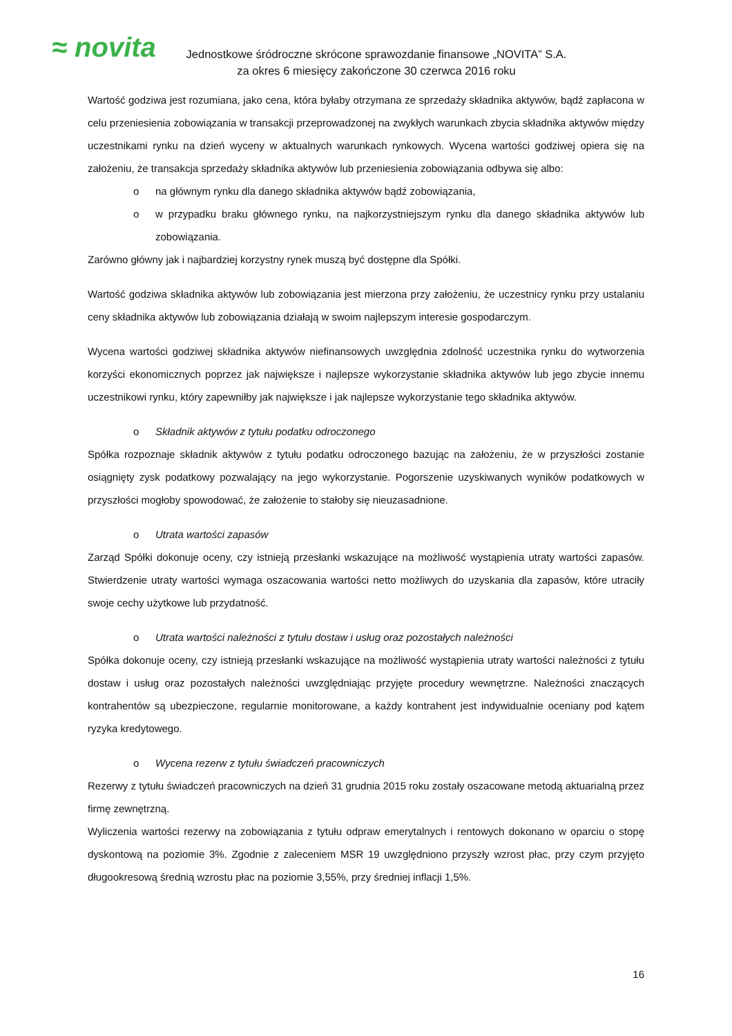≈ novita
Jednostkowe śródroczne skrócone sprawozdanie finansowe „NOVITA” S.A.
za okres 6 miesięcy zakończone 30 czerwca 2016 roku
Wartość godziwa jest rozumiana, jako cena, która byłaby otrzymana ze sprzedaży składnika aktywów, bądź zapłacona w celu przeniesienia zobowiązania w transakcji przeprowadzonej na zwykłych warunkach zbycia składnika aktywów między uczestnikami rynku na dzień wyceny w aktualnych warunkach rynkowych. Wycena wartości godziwej opiera się na założeniu, że transakcja sprzedaży składnika aktywów lub przeniesienia zobowiązania odbywa się albo:
o na głównym rynku dla danego składnika aktywów bądź zobowiązania,
o w przypadku braku głównego rynku, na najkorzystniejszym rynku dla danego składnika aktywów lub zobowiązania.
Zarówno główny jak i najbardziej korzystny rynek muszą być dostępne dla Spółki.
Wartość godziwa składnika aktywów lub zobowiązania jest mierzona przy założeniu, że uczestnicy rynku przy ustalaniu ceny składnika aktywów lub zobowiązania działają w swoim najlepszym interesie gospodarczym.
Wycena wartości godziwej składnika aktywów niefinansowych uwzględnia zdolność uczestnika rynku do wytworzenia korzyści ekonomicznych poprzez jak największe i najlepsze wykorzystanie składnika aktywów lub jego zbycie innemu uczestnikowi rynku, który zapewniłby jak największe i jak najlepsze wykorzystanie tego składnika aktywów.
o Składnik aktywów z tytułu podatku odroczonego
Spółka rozpoznaje składnik aktywów z tytułu podatku odroczonego bazując na założeniu, że w przyszłości zostanie osiągnięty zysk podatkowy pozwalający na jego wykorzystanie. Pogorszenie uzyskiwanych wyników podatkowych w przyszłości mogłoby spowodować, że założenie to stałoby się nieuzasadnione.
o Utrata wartości zapasów
Zarząd Spółki dokonuje oceny, czy istnieją przesłanki wskazujące na możliwość wystąpienia utraty wartości zapasów. Stwierdzenie utraty wartości wymaga oszacowania wartości netto możliwych do uzyskania dla zapasów, które utraciły swoje cechy użytkowe lub przydatność.
o Utrata wartości należności z tytułu dostaw i usług oraz pozostałych należności
Spółka dokonuje oceny, czy istnieją przesłanki wskazujące na możliwość wystąpienia utraty wartości należności z tytułu dostaw i usług oraz pozostałych należności uwzględniając przyjęte procedury wewnętrzne. Należności znaczących kontrahentów są ubezpieczone, regularnie monitorowane, a każdy kontrahent jest indywidualnie oceniany pod kątem ryzyka kredytowego.
o Wycena rezerw z tytułu świadczeń pracowniczych
Rezerwy z tytułu świadczeń pracowniczych na dzień 31 grudnia 2015 roku zostały oszacowane metodą aktuarialną przez firmę zewnętrzną.
Wyliczenia wartości rezerwy na zobowiązania z tytułu odpraw emerytalnych i rentowych dokonano w oparciu o stopę dyskontową na poziomie 3%. Zgodnie z zaleceniem MSR 19 uwzględniono przyszły wzrost płac, przy czym przyjęto długookresową średnią wzrostu płac na poziomie 3,55%, przy średniej inflacji 1,5%.
16